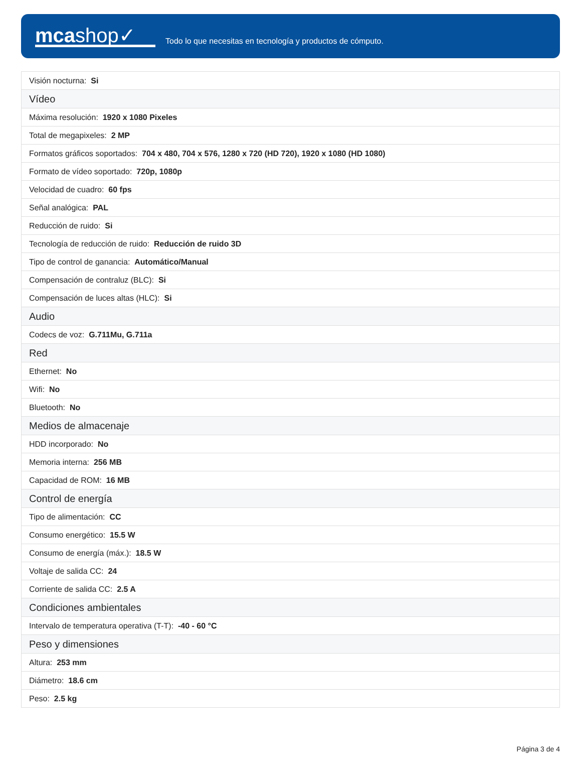mcashop✓
Todo lo que necesitas en tecnología y productos de cómputo.
| Visión nocturna: Si |
| Vídeo |
| Máxima resolución: 1920 x 1080 Pixeles |
| Total de megapixeles: 2 MP |
| Formatos gráficos soportados: 704 x 480, 704 x 576, 1280 x 720 (HD 720), 1920 x 1080 (HD 1080) |
| Formato de vídeo soportado: 720p, 1080p |
| Velocidad de cuadro: 60 fps |
| Señal analógica: PAL |
| Reducción de ruido: Si |
| Tecnología de reducción de ruido: Reducción de ruido 3D |
| Tipo de control de ganancia: Automático/Manual |
| Compensación de contraluz (BLC): Si |
| Compensación de luces altas (HLC): Si |
| Audio |
| Codecs de voz: G.711Mu, G.711a |
| Red |
| Ethernet: No |
| Wifi: No |
| Bluetooth: No |
| Medios de almacenaje |
| HDD incorporado: No |
| Memoria interna: 256 MB |
| Capacidad de ROM: 16 MB |
| Control de energía |
| Tipo de alimentación: CC |
| Consumo energético: 15.5 W |
| Consumo de energía (máx.): 18.5 W |
| Voltaje de salida CC: 24 |
| Corriente de salida CC: 2.5 A |
| Condiciones ambientales |
| Intervalo de temperatura operativa (T-T): -40 - 60 °C |
| Peso y dimensiones |
| Altura: 253 mm |
| Diámetro: 18.6 cm |
| Peso: 2.5 kg |
Página 3 de 4